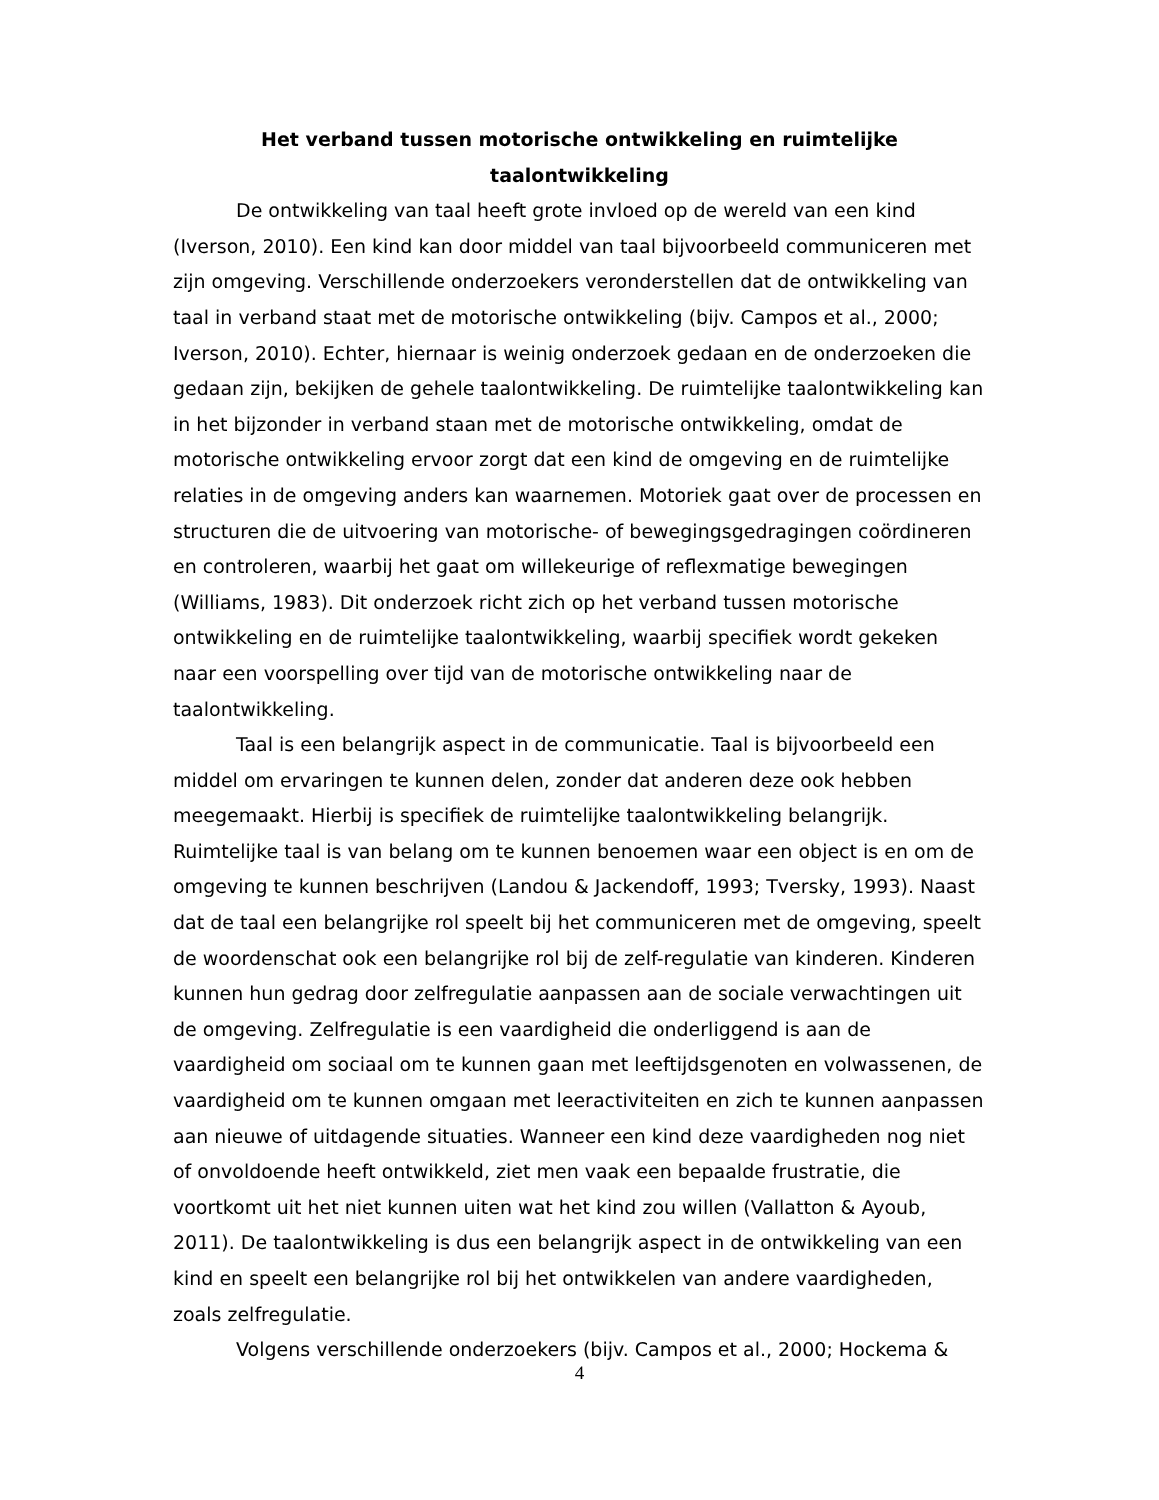Het verband tussen motorische ontwikkeling en ruimtelijke
taalontwikkeling
De ontwikkeling van taal heeft grote invloed op de wereld van een kind (Iverson, 2010). Een kind kan door middel van taal bijvoorbeeld communiceren met zijn omgeving. Verschillende onderzoekers veronderstellen dat de ontwikkeling van taal in verband staat met de motorische ontwikkeling (bijv. Campos et al., 2000; Iverson, 2010). Echter, hiernaar is weinig onderzoek gedaan en de onderzoeken die gedaan zijn, bekijken de gehele taalontwikkeling. De ruimtelijke taalontwikkeling kan in het bijzonder in verband staan met de motorische ontwikkeling, omdat de motorische ontwikkeling ervoor zorgt dat een kind de omgeving en de ruimtelijke relaties in de omgeving anders kan waarnemen. Motoriek gaat over de processen en structuren die de uitvoering van motorische- of bewegingsgedragingen coördineren en controleren, waarbij het gaat om willekeurige of reflexmatige bewegingen (Williams, 1983). Dit onderzoek richt zich op het verband tussen motorische ontwikkeling en de ruimtelijke taalontwikkeling, waarbij specifiek wordt gekeken naar een voorspelling over tijd van de motorische ontwikkeling naar de taalontwikkeling.
Taal is een belangrijk aspect in de communicatie. Taal is bijvoorbeeld een middel om ervaringen te kunnen delen, zonder dat anderen deze ook hebben meegemaakt. Hierbij is specifiek de ruimtelijke taalontwikkeling belangrijk. Ruimtelijke taal is van belang om te kunnen benoemen waar een object is en om de omgeving te kunnen beschrijven (Landou & Jackendoff, 1993; Tversky, 1993). Naast dat de taal een belangrijke rol speelt bij het communiceren met de omgeving, speelt de woordenschat ook een belangrijke rol bij de zelf-regulatie van kinderen. Kinderen kunnen hun gedrag door zelfregulatie aanpassen aan de sociale verwachtingen uit de omgeving. Zelfregulatie is een vaardigheid die onderliggend is aan de vaardigheid om sociaal om te kunnen gaan met leeftijdsgenoten en volwassenen, de vaardigheid om te kunnen omgaan met leeractiviteiten en zich te kunnen aanpassen aan nieuwe of uitdagende situaties. Wanneer een kind deze vaardigheden nog niet of onvoldoende heeft ontwikkeld, ziet men vaak een bepaalde frustratie, die voortkomt uit het niet kunnen uiten wat het kind zou willen (Vallatton & Ayoub, 2011). De taalontwikkeling is dus een belangrijk aspect in de ontwikkeling van een kind en speelt een belangrijke rol bij het ontwikkelen van andere vaardigheden, zoals zelfregulatie.
Volgens verschillende onderzoekers (bijv. Campos et al., 2000; Hockema &
4